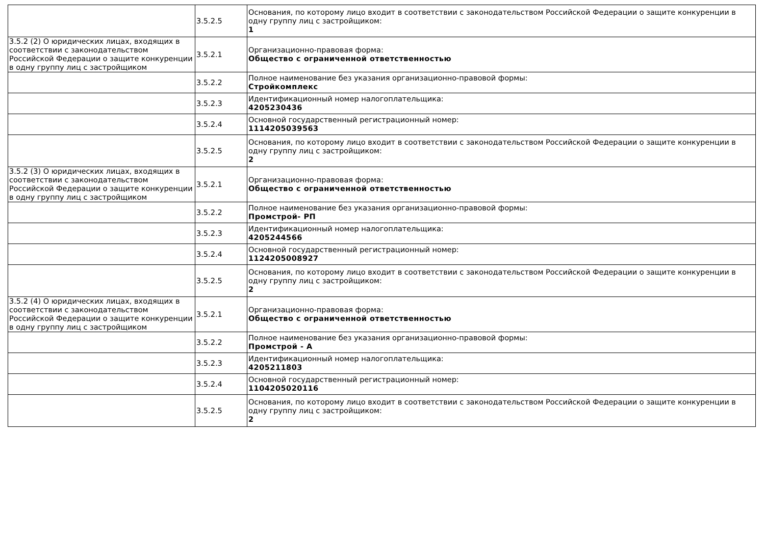| | 3.5.2.5 | Основания, по которому лицо входит в соответствии с законодательством Российской Федерации о защите конкуренции в одну группу лиц с застройщиком: 1 |
| 3.5.2 (2) О юридических лицах, входящих в соответствии с законодательством Российской Федерации о защите конкуренции в одну группу лиц с застройщиком | 3.5.2.1 | Организационно-правовая форма: Общество с ограниченной ответственностью |
| | 3.5.2.2 | Полное наименование без указания организационно-правовой формы: Стройкомплекс |
| | 3.5.2.3 | Идентификационный номер налогоплательщика: 4205230436 |
| | 3.5.2.4 | Основной государственный регистрационный номер: 1114205039563 |
| | 3.5.2.5 | Основания, по которому лицо входит в соответствии с законодательством Российской Федерации о защите конкуренции в одну группу лиц с застройщиком: 2 |
| 3.5.2 (3) О юридических лицах, входящих в соответствии с законодательством Российской Федерации о защите конкуренции в одну группу лиц с застройщиком | 3.5.2.1 | Организационно-правовая форма: Общество с ограниченной ответственностью |
| | 3.5.2.2 | Полное наименование без указания организационно-правовой формы: Промстрой- РП |
| | 3.5.2.3 | Идентификационный номер налогоплательщика: 4205244566 |
| | 3.5.2.4 | Основной государственный регистрационный номер: 1124205008927 |
| | 3.5.2.5 | Основания, по которому лицо входит в соответствии с законодательством Российской Федерации о защите конкуренции в одну группу лиц с застройщиком: 2 |
| 3.5.2 (4) О юридических лицах, входящих в соответствии с законодательством Российской Федерации о защите конкуренции в одну группу лиц с застройщиком | 3.5.2.1 | Организационно-правовая форма: Общество с ограниченной ответственностью |
| | 3.5.2.2 | Полное наименование без указания организационно-правовой формы: Промстрой - А |
| | 3.5.2.3 | Идентификационный номер налогоплательщика: 4205211803 |
| | 3.5.2.4 | Основной государственный регистрационный номер: 1104205020116 |
| | 3.5.2.5 | Основания, по которому лицо входит в соответствии с законодательством Российской Федерации о защите конкуренции в одну группу лиц с застройщиком: 2 |